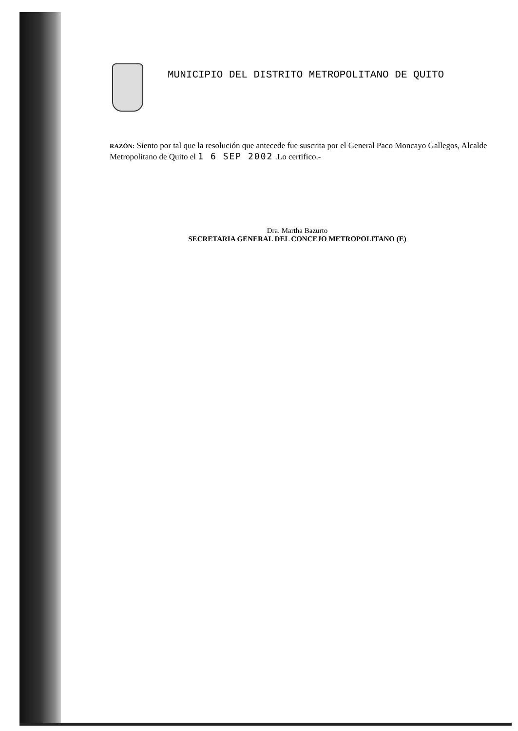MUNICIPIO DEL DISTRITO METROPOLITANO DE QUITO
RAZÓN: Siento por tal que la resolución que antecede fue suscrita por el General Paco Moncayo Gallegos, Alcalde Metropolitano de Quito el 1 6 SEP 2002 .Lo certifico.-
Dra. Martha Bazurto
SECRETARIA GENERAL DEL CONCEJO METROPOLITANO (E)